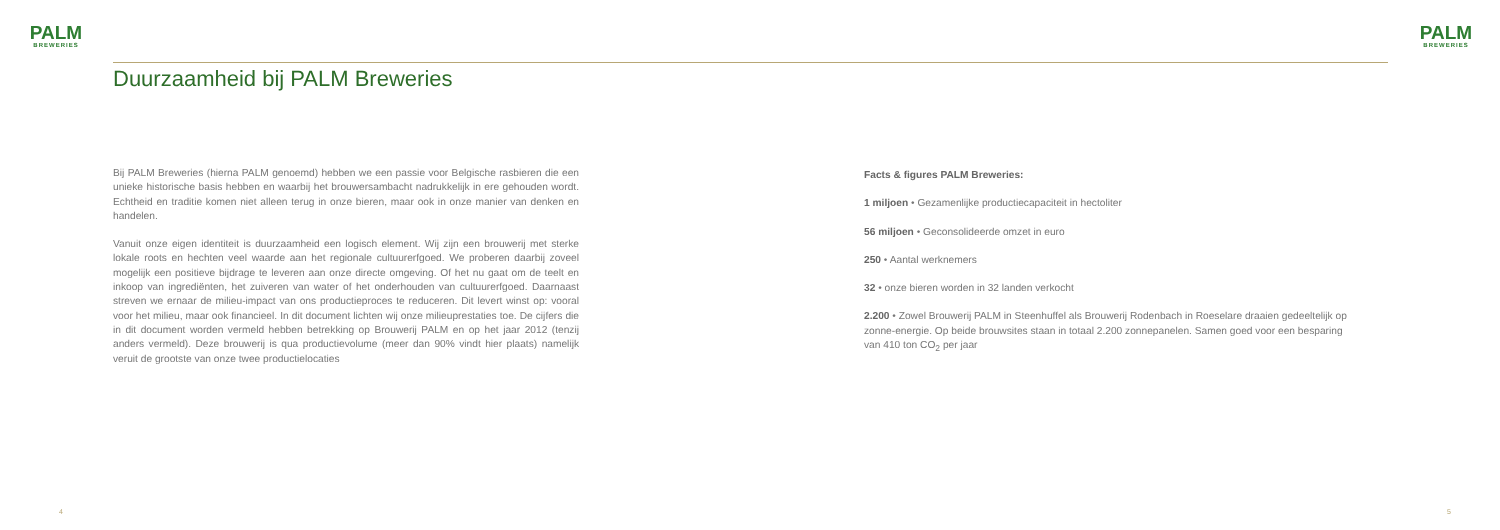PALM
BREWERIES
PALM
BREWERIES
Duurzaamheid bij PALM Breweries
Bij PALM Breweries (hierna PALM genoemd) hebben we een passie voor Belgische rasbieren die een unieke historische basis hebben en waarbij het brouwersambacht nadrukkelijk in ere gehouden wordt. Echtheid en traditie komen niet alleen terug in onze bieren, maar ook in onze manier van denken en handelen.
Vanuit onze eigen identiteit is duurzaamheid een logisch element. Wij zijn een brouwerij met sterke lokale roots en hechten veel waarde aan het regionale cultuurerfgoed. We proberen daarbij zoveel mogelijk een positieve bijdrage te leveren aan onze directe omgeving. Of het nu gaat om de teelt en inkoop van ingrediënten, het zuiveren van water of het onderhouden van cultuurerfgoed. Daarnaast streven we er­naar de milieu-impact van ons productieproces te reduceren. Dit levert winst op: vooral voor het milieu, maar ook financieel. In dit document lichten wij onze milieuprestaties toe. De cijfers die in dit document worden vermeld hebben betrekking op Brouwerij PALM en op het jaar 2012 (tenzij anders vermeld). Deze brouwerij is qua productievolume (meer dan 90% vindt hier plaats) namelijk veruit de grootste van onze twee productielocaties
Facts & figures PALM Breweries:
1 miljoen • Gezamenlijke productiecapaciteit in hectoliter
56 miljoen • Geconsolideerde omzet in euro
250 • Aantal werknemers
32 • onze bieren worden in 32 landen verkocht
2.200 • Zowel Brouwerij PALM in Steenhuffel als Brouwerij Rodenbach in Roeselare draaien gedeeltelijk op zonne-energie. Op beide brouwsites staan in totaal 2.200 zonnepanelen. Samen goed voor een besparing van 410 ton CO<sub>2</sub> per jaar
4 5